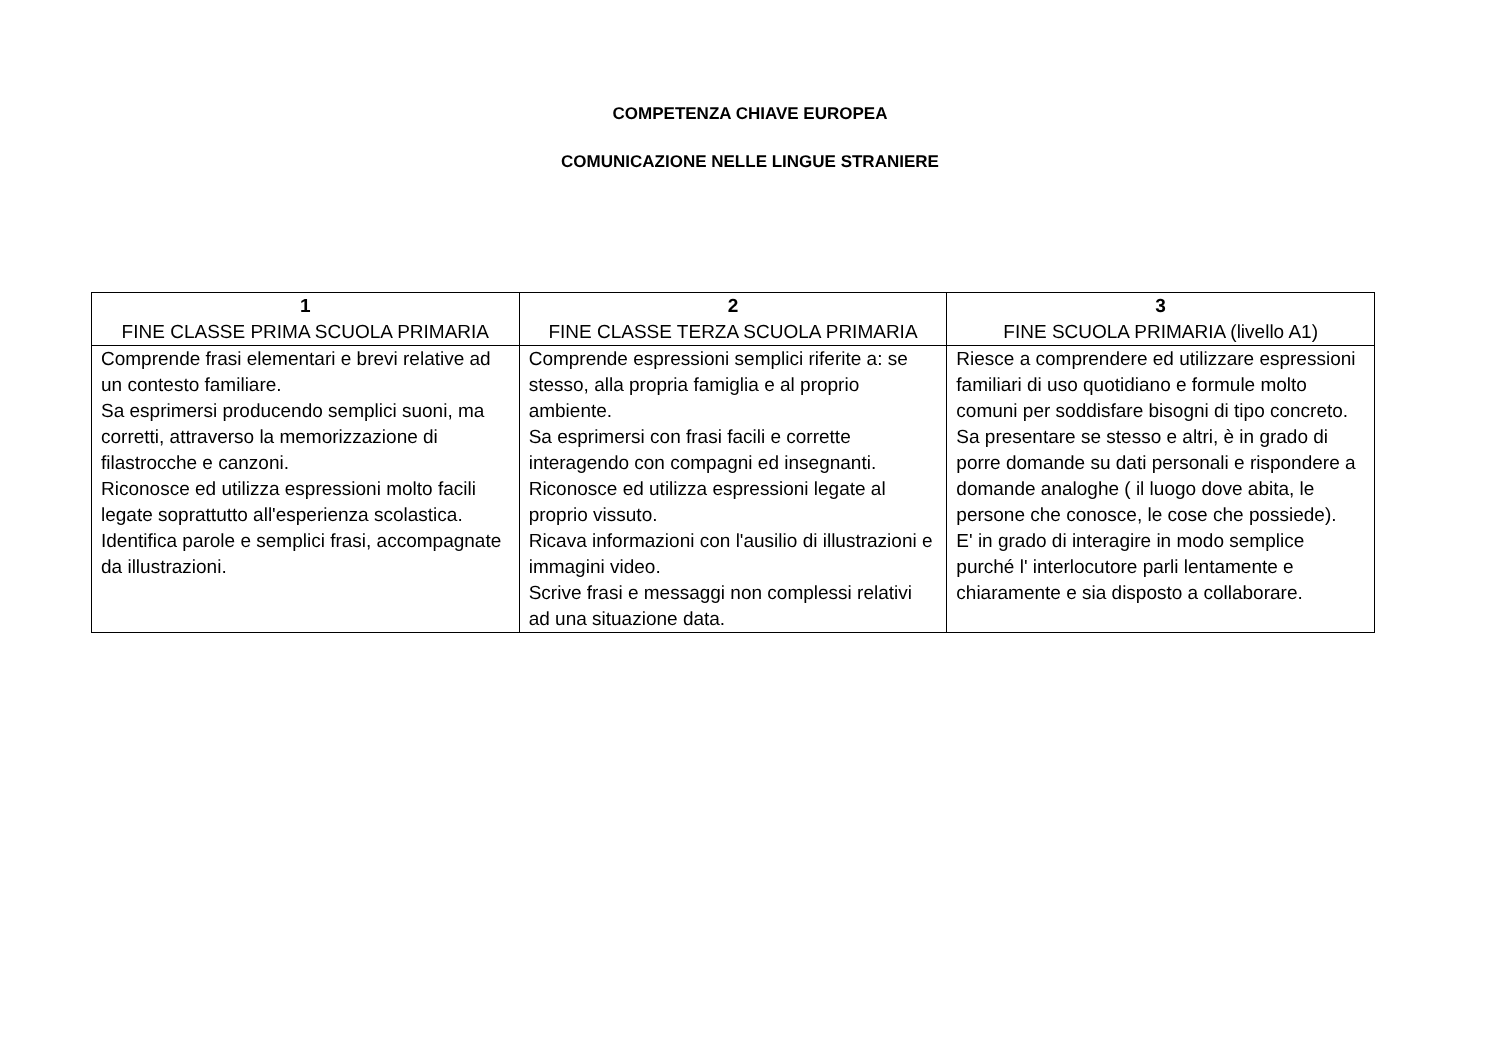COMPETENZA CHIAVE EUROPEA
COMUNICAZIONE NELLE LINGUE STRANIERE
| 1 FINE CLASSE PRIMA SCUOLA PRIMARIA | 2 FINE CLASSE TERZA SCUOLA PRIMARIA | 3 FINE SCUOLA PRIMARIA (livello A1) |
| --- | --- | --- |
| Comprende frasi elementari e brevi relative ad un contesto familiare. Sa esprimersi producendo semplici suoni, ma corretti, attraverso la memorizzazione di filastrocche e canzoni. Riconosce ed utilizza espressioni molto facili legate soprattutto all'esperienza scolastica. Identifica parole e semplici frasi, accompagnate da illustrazioni. | Comprende espressioni semplici riferite a: se stesso, alla propria famiglia e al proprio ambiente. Sa esprimersi con frasi facili e corrette interagendo con compagni ed insegnanti. Riconosce ed utilizza espressioni legate al proprio vissuto. Ricava informazioni con l'ausilio di illustrazioni e immagini video. Scrive frasi e messaggi non complessi relativi ad una situazione data. | Riesce a comprendere ed utilizzare espressioni familiari di uso quotidiano e formule molto comuni per soddisfare bisogni di tipo concreto. Sa presentare se stesso e altri, è in grado di porre domande su dati personali e rispondere a domande analoghe ( il luogo dove abita, le persone che conosce, le cose che possiede). E' in grado di interagire in modo semplice purché l' interlocutore parli lentamente e chiaramente e sia disposto a collaborare. |